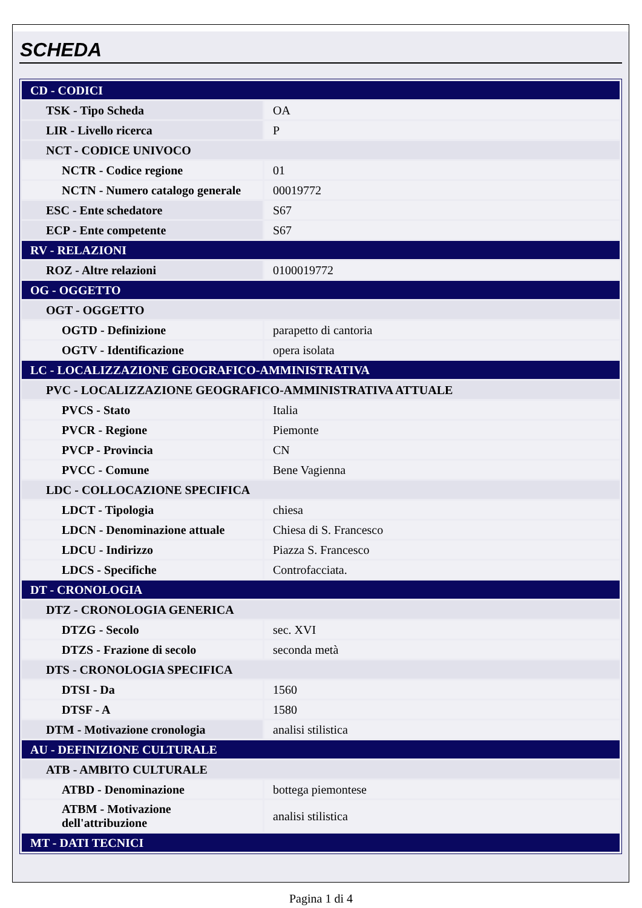SCHEDA
| CD - CODICI | |
| TSK - Tipo Scheda | OA |
| LIR - Livello ricerca | P |
| NCT - CODICE UNIVOCO | |
| NCTR - Codice regione | 01 |
| NCTN - Numero catalogo generale | 00019772 |
| ESC - Ente schedatore | S67 |
| ECP - Ente competente | S67 |
| RV - RELAZIONI | |
| ROZ - Altre relazioni | 0100019772 |
| OG - OGGETTO | |
| OGT - OGGETTO | |
| OGTD - Definizione | parapetto di cantoria |
| OGTV - Identificazione | opera isolata |
| LC - LOCALIZZAZIONE GEOGRAFICO-AMMINISTRATIVA | |
| PVC - LOCALIZZAZIONE GEOGRAFICO-AMMINISTRATIVA ATTUALE | |
| PVCS - Stato | Italia |
| PVCR - Regione | Piemonte |
| PVCP - Provincia | CN |
| PVCC - Comune | Bene Vagienna |
| LDC - COLLOCAZIONE SPECIFICA | |
| LDCT - Tipologia | chiesa |
| LDCN - Denominazione attuale | Chiesa di S. Francesco |
| LDCU - Indirizzo | Piazza S. Francesco |
| LDCS - Specifiche | Controfacciata. |
| DT - CRONOLOGIA | |
| DTZ - CRONOLOGIA GENERICA | |
| DTZG - Secolo | sec. XVI |
| DTZS - Frazione di secolo | seconda metà |
| DTS - CRONOLOGIA SPECIFICA | |
| DTSI - Da | 1560 |
| DTSF - A | 1580 |
| DTM - Motivazione cronologia | analisi stilistica |
| AU - DEFINIZIONE CULTURALE | |
| ATB - AMBITO CULTURALE | |
| ATBD - Denominazione | bottega piemontese |
| ATBM - Motivazione dell'attribuzione | analisi stilistica |
| MT - DATI TECNICI | |
Pagina 1 di 4